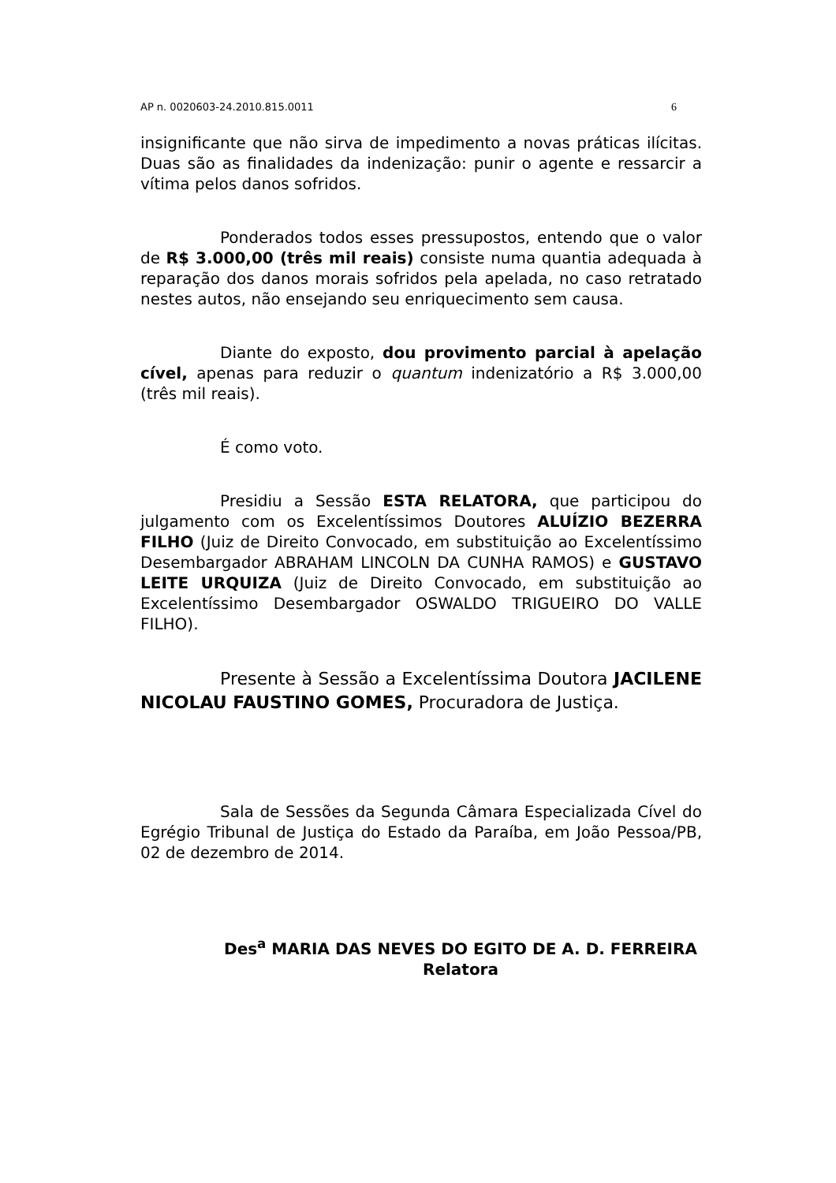AP n. 0020603-24.2010.815.0011 6
insignificante que não sirva de impedimento a novas práticas ilícitas. Duas são as finalidades da indenização: punir o agente e ressarcir a vítima pelos danos sofridos.
Ponderados todos esses pressupostos, entendo que o valor de R$ 3.000,00 (três mil reais) consiste numa quantia adequada à reparação dos danos morais sofridos pela apelada, no caso retratado nestes autos, não ensejando seu enriquecimento sem causa.
Diante do exposto, dou provimento parcial à apelação cível, apenas para reduzir o quantum indenizatório a R$ 3.000,00 (três mil reais).
É como voto.
Presidiu a Sessão ESTA RELATORA, que participou do julgamento com os Excelentíssimos Doutores ALUÍZIO BEZERRA FILHO (Juiz de Direito Convocado, em substituição ao Excelentíssimo Desembargador ABRAHAM LINCOLN DA CUNHA RAMOS) e GUSTAVO LEITE URQUIZA (Juiz de Direito Convocado, em substituição ao Excelentíssimo Desembargador OSWALDO TRIGUEIRO DO VALLE FILHO).
Presente à Sessão a Excelentíssima Doutora JACILENE NICOLAU FAUSTINO GOMES, Procuradora de Justiça.
Sala de Sessões da Segunda Câmara Especializada Cível do Egrégio Tribunal de Justiça do Estado da Paraíba, em João Pessoa/PB, 02 de dezembro de 2014.
Des<sup>a</sup> MARIA DAS NEVES DO EGITO DE A. D. FERREIRA
Relatora